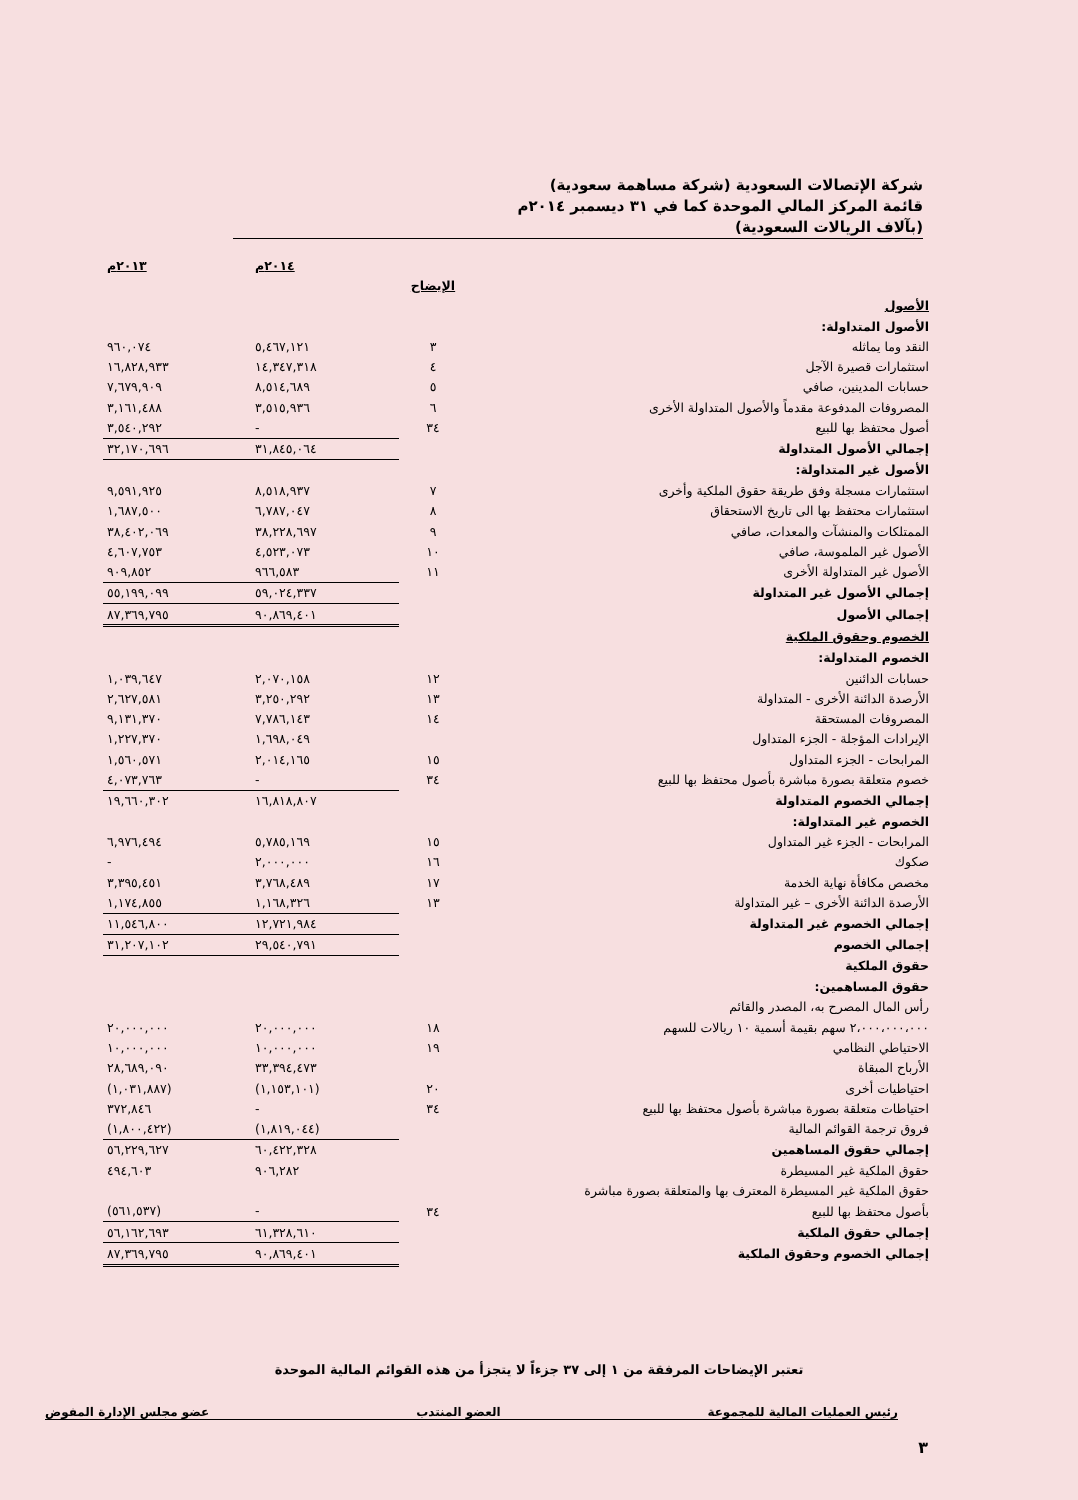شركة الإتصالات السعودية (شركة مساهمة سعودية)
قائمة المركز المالي الموحدة كما في ٣١ ديسمبر ٢٠١٤م
(بآلاف الريالات السعودية)
| | | ٢٠١٤م | ٢٠١٣م |
| --- | --- | --- | --- |
| | الإيضاح | | |
| الأصول | | | |
| الأصول المتداولة: | | | |
| النقد وما يماثله | ٣ | ٥,٤٦٧,١٢١ | ٩٦٠,٠٧٤ |
| استثمارات قصيرة الآجل | ٤ | ١٤,٣٤٧,٣١٨ | ١٦,٨٢٨,٩٣٣ |
| حسابات المدينين، صافي | ٥ | ٨,٥١٤,٦٨٩ | ٧,٦٧٩,٩٠٩ |
| المصروفات المدفوعة مقدماً والأصول المتداولة الأخرى | ٦ | ٣,٥١٥,٩٣٦ | ٣,١٦١,٤٨٨ |
| أصول محتفظ بها للبيع | ٣٤ | - | ٣,٥٤٠,٢٩٢ |
| إجمالي الأصول المتداولة | | ٣١,٨٤٥,٠٦٤ | ٣٢,١٧٠,٦٩٦ |
| الأصول غير المتداولة: | | | |
| استثمارات مسجلة وفق طريقة حقوق الملكية وأخرى | ٧ | ٨,٥١٨,٩٣٧ | ٩,٥٩١,٩٢٥ |
| استثمارات محتفظ بها الى تاريخ الاستحقاق | ٨ | ٦,٧٨٧,٠٤٧ | ١,٦٨٧,٥٠٠ |
| الممتلكات والمنشآت والمعدات، صافي | ٩ | ٣٨,٢٢٨,٦٩٧ | ٣٨,٤٠٢,٠٦٩ |
| الأصول غير الملموسة، صافي | ١٠ | ٤,٥٢٣,٠٧٣ | ٤,٦٠٧,٧٥٣ |
| الأصول غير المتداولة الأخرى | ١١ | ٩٦٦,٥٨٣ | ٩٠٩,٨٥٢ |
| إجمالي الأصول غير المتداولة | | ٥٩,٠٢٤,٣٣٧ | ٥٥,١٩٩,٠٩٩ |
| إجمالي الأصول | | ٩٠,٨٦٩,٤٠١ | ٨٧,٣٦٩,٧٩٥ |
| الخصوم وحقوق الملكية | | | |
| الخصوم المتداولة: | | | |
| حسابات الدائنين | ١٢ | ٢,٠٧٠,١٥٨ | ١,٠٣٩,٦٤٧ |
| الأرصدة الدائنة الأخرى - المتداولة | ١٣ | ٣,٢٥٠,٢٩٢ | ٢,٦٢٧,٥٨١ |
| المصروفات المستحقة | ١٤ | ٧,٧٨٦,١٤٣ | ٩,١٣١,٣٧٠ |
| الإيرادات المؤجلة - الجزء المتداول | | ١,٦٩٨,٠٤٩ | ١,٢٢٧,٣٧٠ |
| المرابحات - الجزء المتداول | ١٥ | ٢,٠١٤,١٦٥ | ١,٥٦٠,٥٧١ |
| خصوم متعلقة بصورة مباشرة بأصول محتفظ بها للبيع | ٣٤ | - | ٤,٠٧٣,٧٦٣ |
| إجمالي الخصوم المتداولة | | ١٦,٨١٨,٨٠٧ | ١٩,٦٦٠,٣٠٢ |
| الخصوم غير المتداولة: | | | |
| المرابحات - الجزء غير المتداول | ١٥ | ٥,٧٨٥,١٦٩ | ٦,٩٧٦,٤٩٤ |
| صكوك | ١٦ | ٢,٠٠٠,٠٠٠ | - |
| مخصص مكافأة نهاية الخدمة | ١٧ | ٣,٧٦٨,٤٨٩ | ٣,٣٩٥,٤٥١ |
| الأرصدة الدائنة الأخرى – غير المتداولة | ١٣ | ١,١٦٨,٣٢٦ | ١,١٧٤,٨٥٥ |
| إجمالي الخصوم غير المتداولة | | ١٢,٧٢١,٩٨٤ | ١١,٥٤٦,٨٠٠ |
| إجمالي الخصوم | | ٢٩,٥٤٠,٧٩١ | ٣١,٢٠٧,١٠٢ |
| حقوق الملكية | | | |
| حقوق المساهمين: | | | |
| رأس المال المصرح به، المصدر والقائم | | | |
| ٢،٠٠٠،٠٠٠،٠٠٠ سهم بقيمة أسمية ١٠ ريالات للسهم | ١٨ | ٢٠,٠٠٠,٠٠٠ | ٢٠,٠٠٠,٠٠٠ |
| الاحتياطي النظامي | ١٩ | ١٠,٠٠٠,٠٠٠ | ١٠,٠٠٠,٠٠٠ |
| الأرباح المبقاة | | ٣٣,٣٩٤,٤٧٣ | ٢٨,٦٨٩,٠٩٠ |
| احتياطيات أخرى | ٢٠ | (١,١٥٣,١٠١) | (١,٠٣١,٨٨٧) |
| احتياطات متعلقة بصورة مباشرة بأصول محتفظ بها للبيع | ٣٤ | - | ٣٧٢,٨٤٦ |
| فروق ترجمة القوائم المالية | | (١,٨١٩,٠٤٤) | (١,٨٠٠,٤٢٢) |
| إجمالي حقوق المساهمين | | ٦٠,٤٢٢,٣٢٨ | ٥٦,٢٢٩,٦٢٧ |
| حقوق الملكية غير المسيطرة | | ٩٠٦,٢٨٢ | ٤٩٤,٦٠٣ |
| حقوق الملكية غير المسيطرة المعترف بها والمتعلقة بصورة مباشرة | | | |
| بأصول محتفظ بها للبيع | ٣٤ | - | (٥٦١,٥٣٧) |
| إجمالي حقوق الملكية | | ٦١,٣٢٨,٦١٠ | ٥٦,١٦٢,٦٩٣ |
| إجمالي الخصوم وحقوق الملكية | | ٩٠,٨٦٩,٤٠١ | ٨٧,٣٦٩,٧٩٥ |
تعتبر الإيضاحات المرفقة من ١ إلى ٣٧ جزءاً لا يتجزأ من هذه القوائم المالية الموحدة
رئيس العمليات المالية للمجموعة العضو المنتدب عضو مجلس الإدارة المفوض
٣